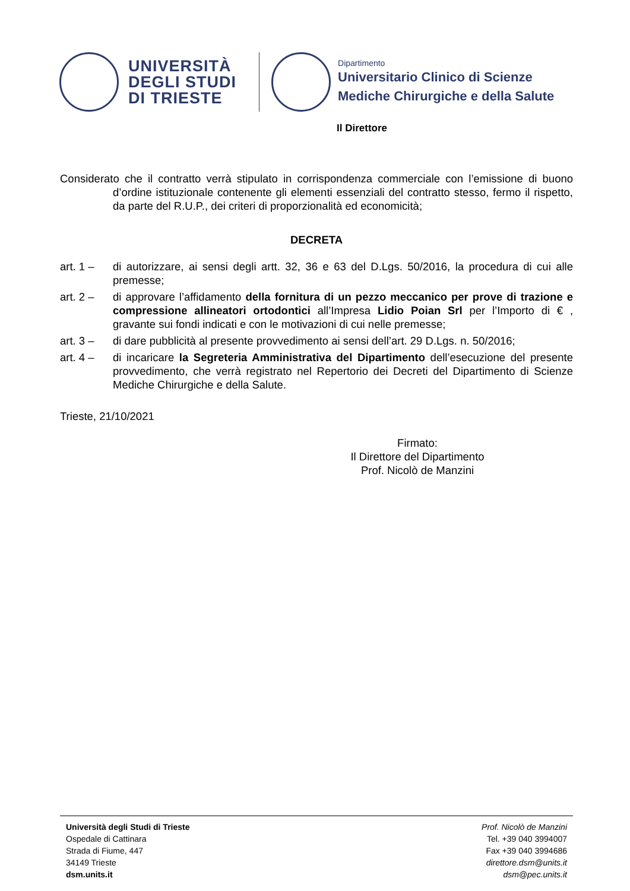UNIVERSITÀ
DEGLI STUDI
DI TRIESTE
Dipartimento
Universitario Clinico di Scienze
Mediche Chirurgiche e della Salute
Il Direttore
Considerato che il contratto verrà stipulato in corrispondenza commerciale con l’emissione di buono d’ordine istituzionale contenente gli elementi essenziali del contratto stesso, fermo il rispetto, da parte del R.U.P., dei criteri di proporzionalità ed economicità;
DECRETA
art. 1 – di autorizzare, ai sensi degli artt. 32, 36 e 63 del D.Lgs. 50/2016, la procedura di cui alle premesse;
art. 2 – di approvare l’affidamento della fornitura di un pezzo meccanico per prove di trazione e compressione allineatori ortodontici all’Impresa Lidio Poian Srl per l’Importo di € , gravante sui fondi indicati e con le motivazioni di cui nelle premesse;
art. 3 – di dare pubblicità al presente provvedimento ai sensi dell’art. 29 D.Lgs. n. 50/2016;
art. 4 – di incaricare la Segreteria Amministrativa del Dipartimento dell’esecuzione del presente provvedimento, che verrà registrato nel Repertorio dei Decreti del Dipartimento di Scienze Mediche Chirurgiche e della Salute.
Trieste, 21/10/2021
Firmato:
Il Direttore del Dipartimento
Prof. Nicolò de Manzini
Università degli Studi di Trieste
Ospedale di Cattinara
Strada di Fiume, 447
34149 Trieste
dsm.units.it
Prof. Nicolò de Manzini
Tel. +39 040 3994007
Fax +39 040 3994686
direttore.dsm@units.it
dsm@pec.units.it